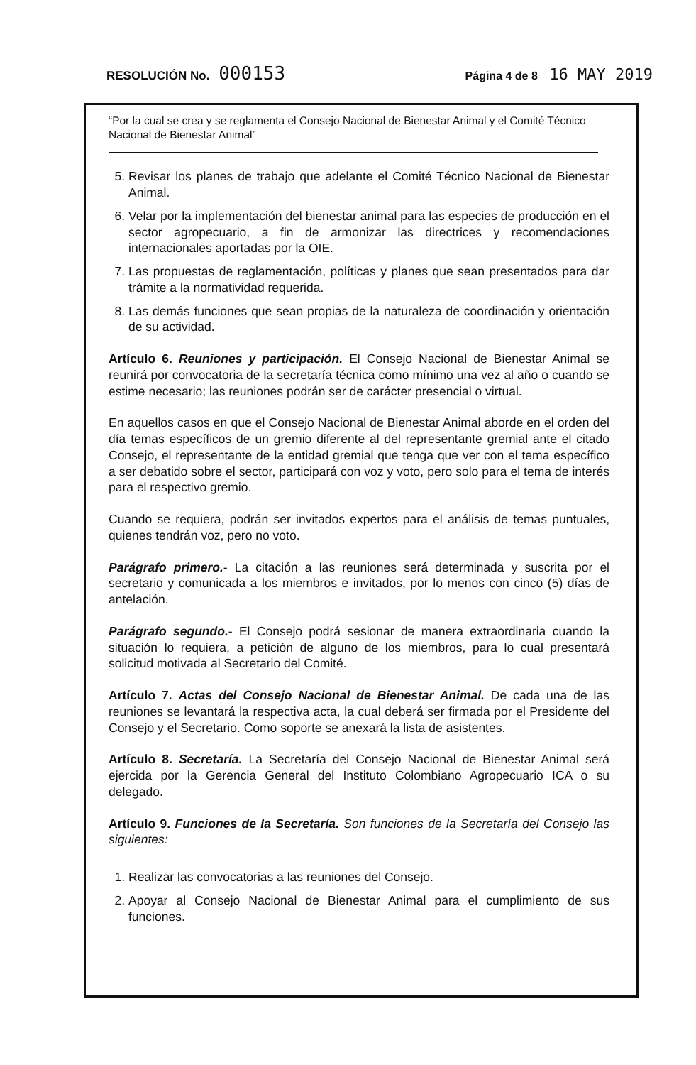RESOLUCIÓN No. 000153
Página 4 de 8 16 MAY 2019
“Por la cual se crea y se reglamenta el Consejo Nacional de Bienestar Animal y el Comité Técnico Nacional de Bienestar Animal”
5. Revisar los planes de trabajo que adelante el Comité Técnico Nacional de Bienestar Animal.
6. Velar por la implementación del bienestar animal para las especies de producción en el sector agropecuario, a fin de armonizar las directrices y recomendaciones internacionales aportadas por la OIE.
7. Las propuestas de reglamentación, políticas y planes que sean presentados para dar trámite a la normatividad requerida.
8. Las demás funciones que sean propias de la naturaleza de coordinación y orientación de su actividad.
Artículo 6. Reuniones y participación. El Consejo Nacional de Bienestar Animal se reunirá por convocatoria de la secretaría técnica como mínimo una vez al año o cuando se estime necesario; las reuniones podrán ser de carácter presencial o virtual.
En aquellos casos en que el Consejo Nacional de Bienestar Animal aborde en el orden del día temas específicos de un gremio diferente al del representante gremial ante el citado Consejo, el representante de la entidad gremial que tenga que ver con el tema específico a ser debatido sobre el sector, participará con voz y voto, pero solo para el tema de interés para el respectivo gremio.
Cuando se requiera, podrán ser invitados expertos para el análisis de temas puntuales, quienes tendrán voz, pero no voto.
Parágrafo primero.- La citación a las reuniones será determinada y suscrita por el secretario y comunicada a los miembros e invitados, por lo menos con cinco (5) días de antelación.
Parágrafo segundo.- El Consejo podrá sesionar de manera extraordinaria cuando la situación lo requiera, a petición de alguno de los miembros, para lo cual presentará solicitud motivada al Secretario del Comité.
Artículo 7. Actas del Consejo Nacional de Bienestar Animal. De cada una de las reuniones se levantará la respectiva acta, la cual deberá ser firmada por el Presidente del Consejo y el Secretario. Como soporte se anexará la lista de asistentes.
Artículo 8. Secretaría. La Secretaría del Consejo Nacional de Bienestar Animal será ejercida por la Gerencia General del Instituto Colombiano Agropecuario ICA o su delegado.
Artículo 9. Funciones de la Secretaría. Son funciones de la Secretaría del Consejo las siguientes:
1. Realizar las convocatorias a las reuniones del Consejo.
2. Apoyar al Consejo Nacional de Bienestar Animal para el cumplimiento de sus funciones.